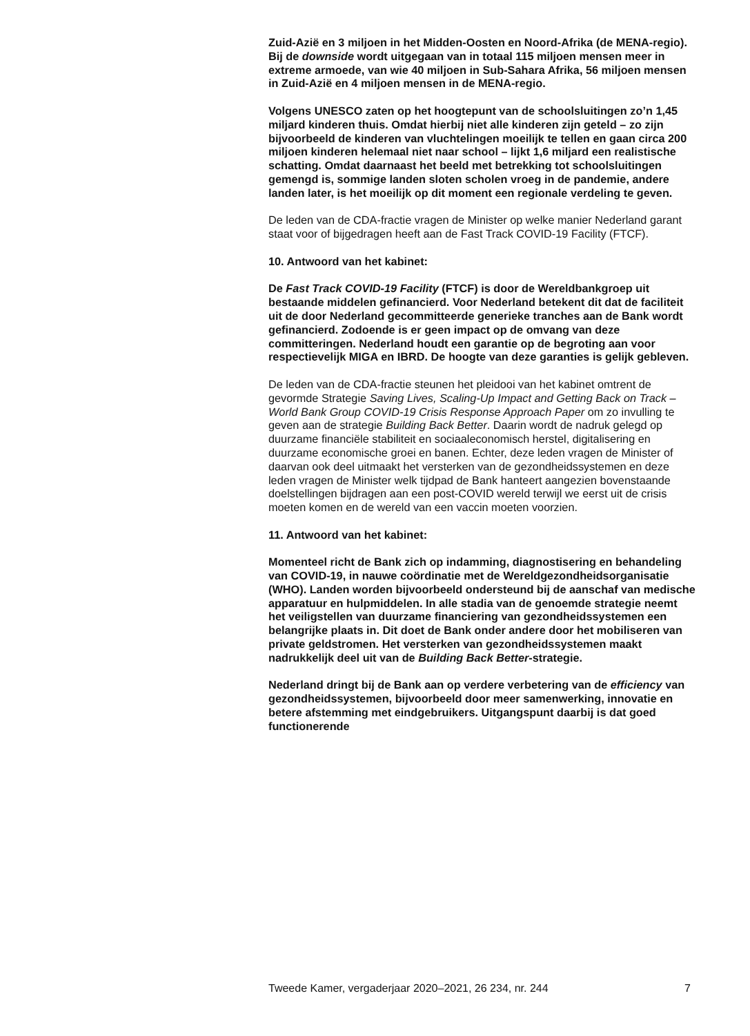Zuid-Azië en 3 miljoen in het Midden-Oosten en Noord-Afrika (de MENA-regio). Bij de downside wordt uitgegaan van in totaal 115 miljoen mensen meer in extreme armoede, van wie 40 miljoen in Sub-Sahara Afrika, 56 miljoen mensen in Zuid-Azië en 4 miljoen mensen in de MENA-regio.
Volgens UNESCO zaten op het hoogtepunt van de schoolsluitingen zo’n 1,45 miljard kinderen thuis. Omdat hierbij niet alle kinderen zijn geteld – zo zijn bijvoorbeeld de kinderen van vluchtelingen moeilijk te tellen en gaan circa 200 miljoen kinderen helemaal niet naar school – lijkt 1,6 miljard een realistische schatting. Omdat daarnaast het beeld met betrekking tot schoolsluitingen gemengd is, sommige landen sloten scholen vroeg in de pandemie, andere landen later, is het moeilijk op dit moment een regionale verdeling te geven.
De leden van de CDA-fractie vragen de Minister op welke manier Nederland garant staat voor of bijgedragen heeft aan de Fast Track COVID-19 Facility (FTCF).
10. Antwoord van het kabinet:
De Fast Track COVID-19 Facility (FTCF) is door de Wereldbankgroep uit bestaande middelen gefinancierd. Voor Nederland betekent dit dat de faciliteit uit de door Nederland gecommitteerde generieke tranches aan de Bank wordt gefinancierd. Zodoende is er geen impact op de omvang van deze committeringen. Nederland houdt een garantie op de begroting aan voor respectievelijk MIGA en IBRD. De hoogte van deze garanties is gelijk gebleven.
De leden van de CDA-fractie steunen het pleidooi van het kabinet omtrent de gevormde Strategie Saving Lives, Scaling-Up Impact and Getting Back on Track – World Bank Group COVID-19 Crisis Response Approach Paper om zo invulling te geven aan de strategie Building Back Better. Daarin wordt de nadruk gelegd op duurzame financiële stabiliteit en sociaaleconomisch herstel, digitalisering en duurzame economische groei en banen. Echter, deze leden vragen de Minister of daarvan ook deel uitmaakt het versterken van de gezondheidssystemen en deze leden vragen de Minister welk tijdpad de Bank hanteert aangezien bovenstaande doelstellingen bijdragen aan een post-COVID wereld terwijl we eerst uit de crisis moeten komen en de wereld van een vaccin moeten voorzien.
11. Antwoord van het kabinet:
Momenteel richt de Bank zich op indamming, diagnostisering en behandeling van COVID-19, in nauwe coördinatie met de Wereldgezondheidsorganisatie (WHO). Landen worden bijvoorbeeld ondersteund bij de aanschaf van medische apparatuur en hulpmiddelen. In alle stadia van de genoemde strategie neemt het veiligstellen van duurzame financiering van gezondheidssystemen een belangrijke plaats in. Dit doet de Bank onder andere door het mobiliseren van private geldstromen. Het versterken van gezondheidssystemen maakt nadrukkelijk deel uit van de Building Back Better-strategie.
Nederland dringt bij de Bank aan op verdere verbetering van de efficiency van gezondheidssystemen, bijvoorbeeld door meer samenwerking, innovatie en betere afstemming met eindgebruikers. Uitgangspunt daarbij is dat goed functionerende
Tweede Kamer, vergaderjaar 2020–2021, 26 234, nr. 244 7